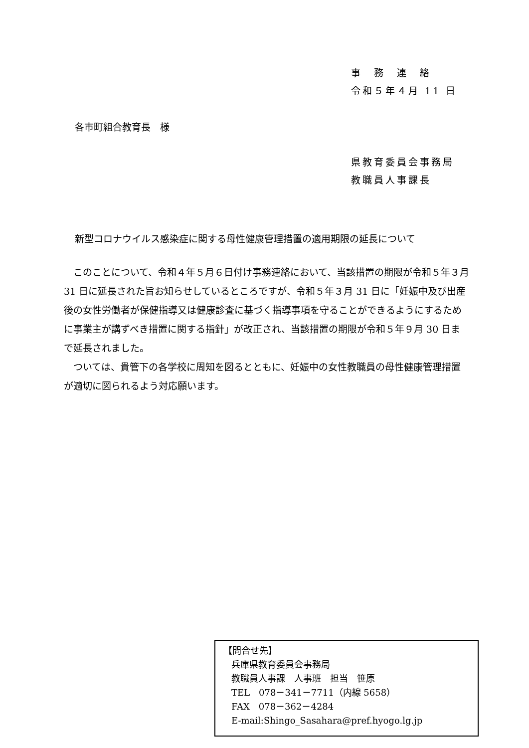事　務　連　絡
令和５年４月 11 日
各市町組合教育長　様
県教育委員会事務局
教職員人事課長
新型コロナウイルス感染症に関する母性健康管理措置の適用期限の延長について
　このことについて、令和４年５月６日付け事務連絡において、当該措置の期限が令和５年３月 31 日に延長された旨お知らせしているところですが、令和５年３月 31 日に「妊娠中及び出産後の女性労働者が保健指導又は健康診査に基づく指導事項を守ることができるようにするために事業主が講ずべき措置に関する指針」が改正され、当該措置の期限が令和５年９月 30 日まで延長されました。
　ついては、貴管下の各学校に周知を図るとともに、妊娠中の女性教職員の母性健康管理措置が適切に図られるよう対応願います。
【問合せ先】
兵庫県教育委員会事務局
教職員人事課　人事班　担当　笹原
TEL　078－341－7711（内線 5658）
FAX　078－362－4284
E-mail:Shingo_Sasahara@pref.hyogo.lg.jp